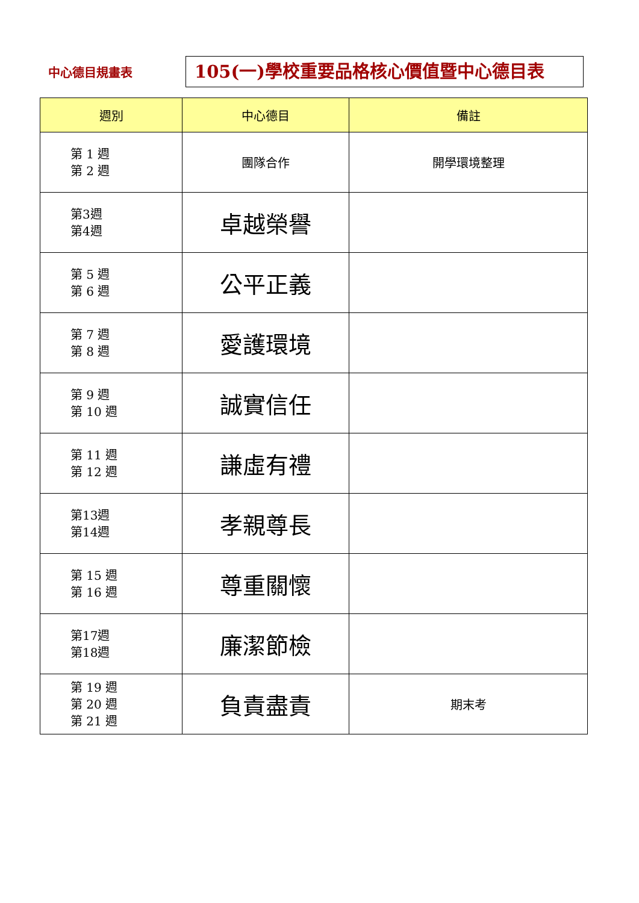中心德目規畫表
105(一)學校重要品格核心價值暨中心德目表
| 週別 | 中心德目 | 備註 |
| --- | --- | --- |
| 第 1 週 第 2 週 | 團隊合作 | 開學環境整理 |
| 第3週 第4週 | 卓越榮譽 | |
| 第 5 週 第 6 週 | 公平正義 | |
| 第 7 週 第 8 週 | 愛護環境 | |
| 第 9 週 第 10 週 | 誠實信任 | |
| 第 11 週 第 12 週 | 謙虛有禮 | |
| 第13週 第14週 | 孝親尊長 | |
| 第 15 週 第 16 週 | 尊重關懷 | |
| 第17週 第18週 | 廉潔節檢 | |
| 第 19 週 第 20 週 第 21 週 | 負責盡責 | 期末考 |